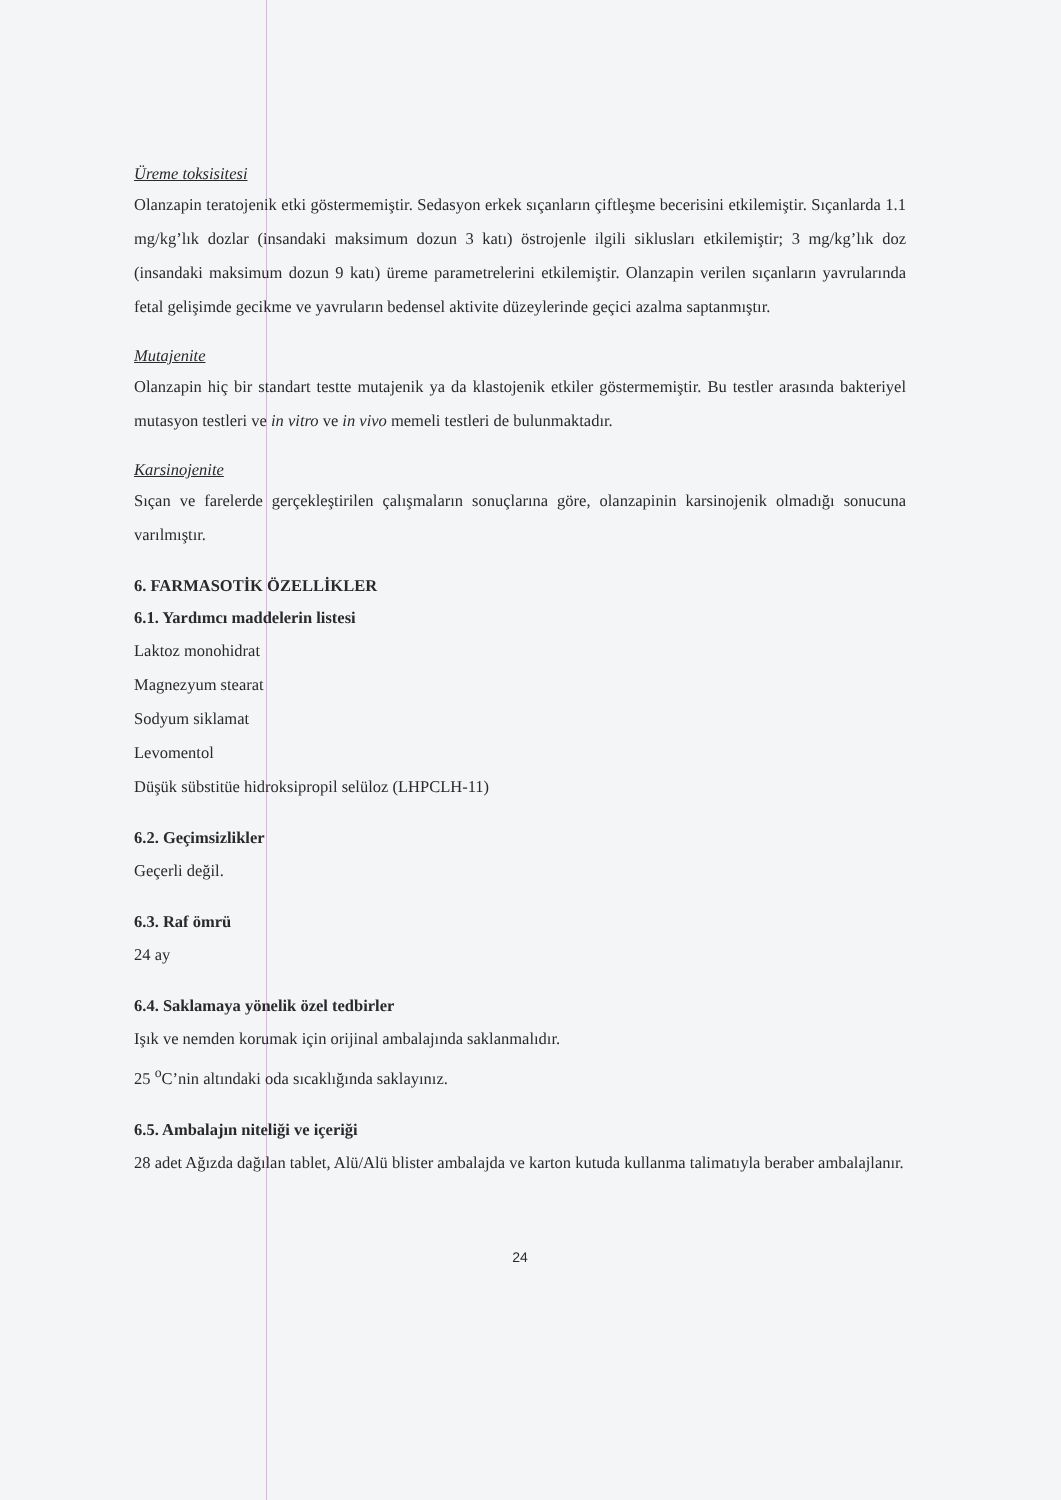Üreme toksisitesi
Olanzapin teratojenik etki göstermemiştir. Sedasyon erkek sıçanların çiftleşme becerisini etkilemiştir. Sıçanlarda 1.1 mg/kg’lık dozlar (insandaki maksimum dozun 3 katı) östrojenle ilgili siklusları etkilemiştir; 3 mg/kg’lık doz (insandaki maksimum dozun 9 katı) üreme parametrelerini etkilemiştir. Olanzapin verilen sıçanların yavrularında fetal gelişimde gecikme ve yavruların bedensel aktivite düzeylerinde geçici azalma saptanmıştır.
Mutajenite
Olanzapin hiç bir standart testte mutajenik ya da klastojenik etkiler göstermemiştir. Bu testler arasında bakteriyel mutasyon testleri ve in vitro ve in vivo memeli testleri de bulunmaktadır.
Karsinojenite
Sıçan ve farelerde gerçekleştirilen çalışmaların sonuçlarına göre, olanzapinin karsinojenik olmadığı sonucuna varılmıştır.
6. FARMASOTİK ÖZELLİKLER
6.1. Yardımcı maddelerin listesi
Laktoz monohidrat
Magnezyum stearat
Sodyum siklamat
Levomentol
Düşük sübstitüe hidroksipropil selüloz (LHPCLH-11)
6.2. Geçimsizlikler
Geçerli değil.
6.3. Raf ömrü
24 ay
6.4. Saklamaya yönelik özel tedbirler
Işık ve nemden korumak için orijinal ambalajında saklanmalıdır.
25 <sup>o</sup>C’nin altındaki oda sıcaklığında saklayınız.
6.5. Ambalajın niteliği ve içeriği
28 adet Ağızda dağılan tablet, Alü/Alü blister ambalajda ve karton kutuda kullanma talimatıyla beraber ambalajlanır.
24